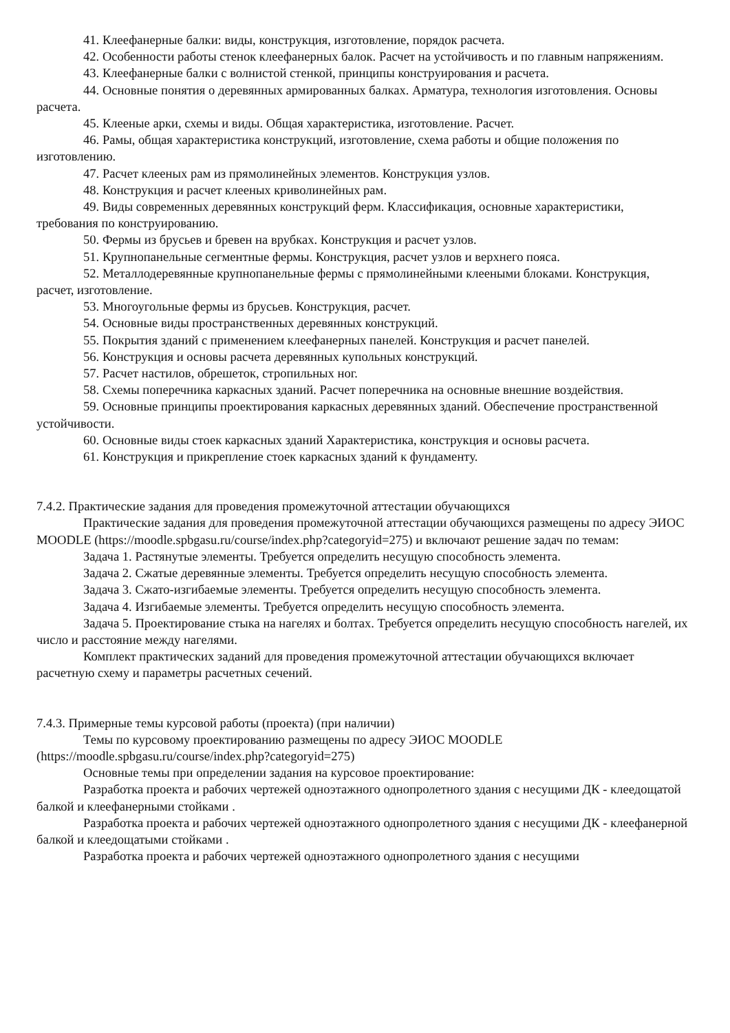41. Клеефанерные балки: виды, конструкция, изготовление, порядок расчета.
42. Особенности работы стенок клеефанерных балок. Расчет на устойчивость и по главным напряжениям.
43. Клеефанерные балки с волнистой стенкой, принципы конструирования и расчета.
44. Основные понятия о деревянных армированных балках. Арматура, технология изготовления. Основы расчета.
45. Клееные арки, схемы и виды. Общая характеристика, изготовление. Расчет.
46. Рамы, общая характеристика конструкций, изготовление, схема работы и общие положения по изготовлению.
47. Расчет клееных рам из прямолинейных элементов. Конструкция узлов.
48. Конструкция и расчет клееных криволинейных рам.
49. Виды современных деревянных конструкций ферм. Классификация, основные характеристики, требования по конструированию.
50. Фермы из брусьев и бревен на врубках. Конструкция и расчет узлов.
51. Крупнопанельные сегментные фермы. Конструкция, расчет узлов и верхнего пояса.
52. Металлодеревянные крупнопанельные фермы с прямолинейными клееными блоками. Конструкция, расчет, изготовление.
53. Многоугольные фермы из брусьев. Конструкция, расчет.
54. Основные виды пространственных деревянных конструкций.
55. Покрытия зданий с применением клеефанерных панелей. Конструкция и расчет панелей.
56. Конструкция и основы расчета деревянных купольных конструкций.
57. Расчет настилов, обрешеток, стропильных ног.
58. Схемы поперечника каркасных зданий. Расчет поперечника на основные внешние воздействия.
59. Основные принципы проектирования каркасных деревянных зданий. Обеспечение пространственной устойчивости.
60. Основные виды стоек каркасных зданий Характеристика, конструкция и основы расчета.
61. Конструкция и прикрепление стоек каркасных зданий к фундаменту.
7.4.2. Практические задания для проведения промежуточной аттестации обучающихся
Практические задания для проведения промежуточной аттестации обучающихся размещены по адресу ЭИОС MOODLE (https://moodle.spbgasu.ru/course/index.php?categoryid=275) и включают решение задач по темам:
Задача 1. Растянутые элементы. Требуется определить несущую способность элемента.
Задача 2. Сжатые деревянные элементы. Требуется определить несущую способность элемента.
Задача 3. Сжато-изгибаемые элементы. Требуется определить несущую способность элемента.
Задача 4. Изгибаемые элементы. Требуется определить несущую способность элемента.
Задача 5. Проектирование стыка на нагелях и болтах. Требуется определить несущую способность нагелей, их число и расстояние между нагелями.
Комплект практических заданий для проведения промежуточной аттестации обучающихся включает расчетную схему и параметры расчетных сечений.
7.4.3. Примерные темы курсовой работы (проекта) (при наличии)
Темы по курсовому проектированию размещены по адресу ЭИОС MOODLE (https://moodle.spbgasu.ru/course/index.php?categoryid=275)
Основные темы при определении задания на курсовое проектирование:
Разработка проекта и рабочих чертежей одноэтажного однопролетного здания с несущими ДК - клеедощатой балкой и клеефанерными стойками .
Разработка проекта и рабочих чертежей одноэтажного однопролетного здания с несущими ДК - клеефанерной балкой и клеедощатыми стойками .
Разработка проекта и рабочих чертежей одноэтажного однопролетного здания с несущими